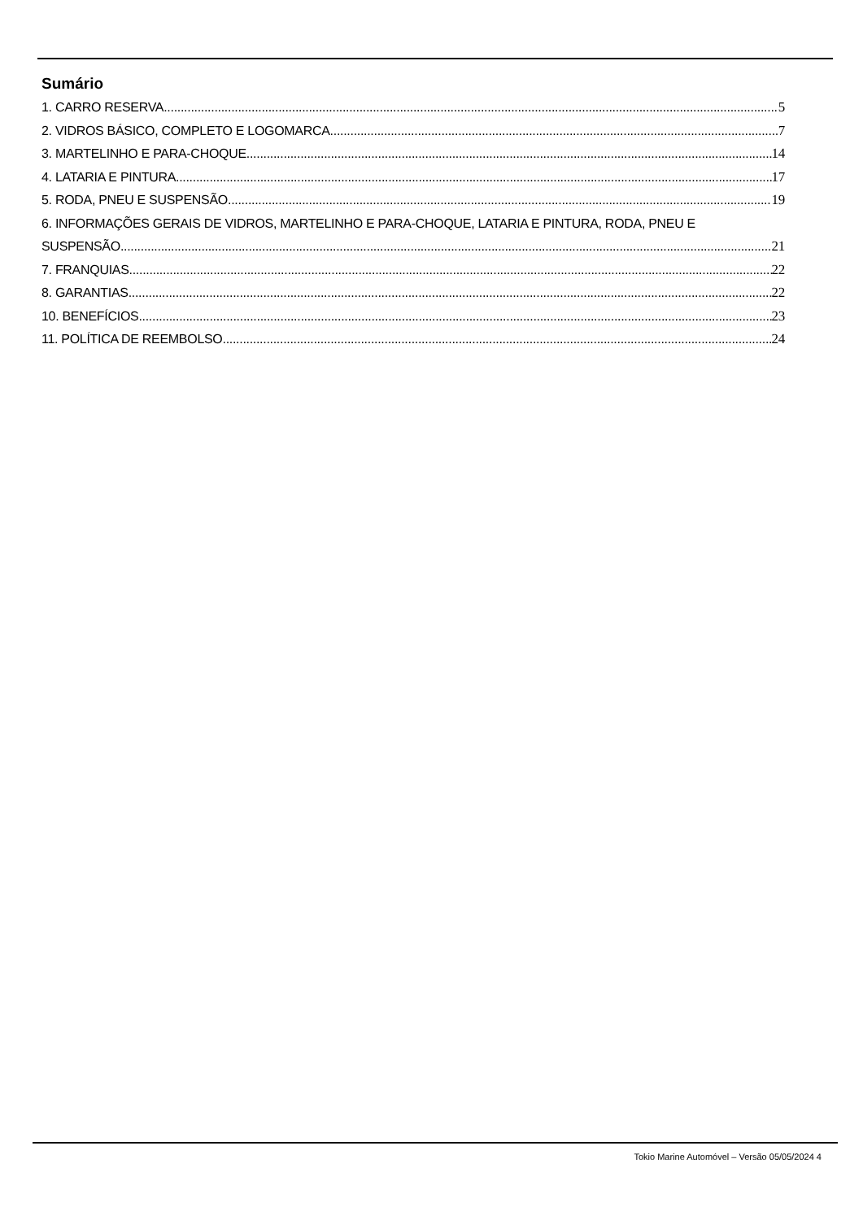Sumário
1. CARRO RESERVA 5
2. VIDROS BÁSICO, COMPLETO E LOGOMARCA 7
3. MARTELINHO E PARA-CHOQUE 14
4. LATARIA E PINTURA 17
5. RODA, PNEU E SUSPENSÃO 19
6. INFORMAÇÕES GERAIS DE VIDROS, MARTELINHO E PARA-CHOQUE, LATARIA E PINTURA, RODA, PNEU E
SUSPENSÃO 21
7. FRANQUIAS 22
8. GARANTIAS 22
10. BENEFÍCIOS 23
11. POLÍTICA DE REEMBOLSO 24
Tokio Marine Automóvel – Versão 05/05/2024 4